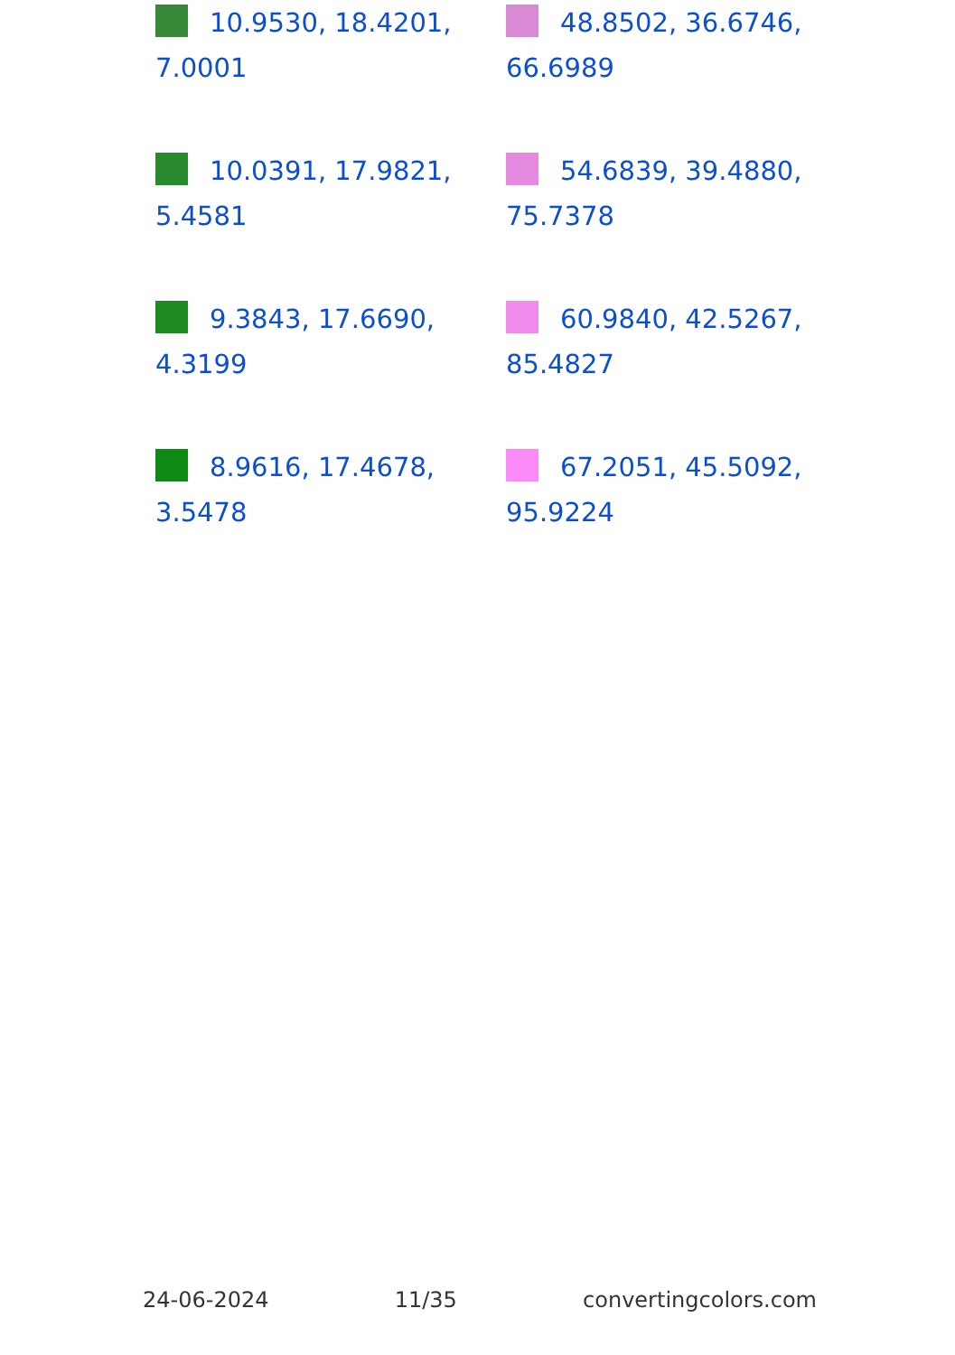10.9530, 18.4201, 7.0001
48.8502, 36.6746, 66.6989
10.0391, 17.9821, 5.4581
54.6839, 39.4880, 75.7378
9.3843, 17.6690, 4.3199
60.9840, 42.5267, 85.4827
8.9616, 17.4678, 3.5478
67.2051, 45.5092, 95.9224
24-06-2024 11/35 convertingcolors.com